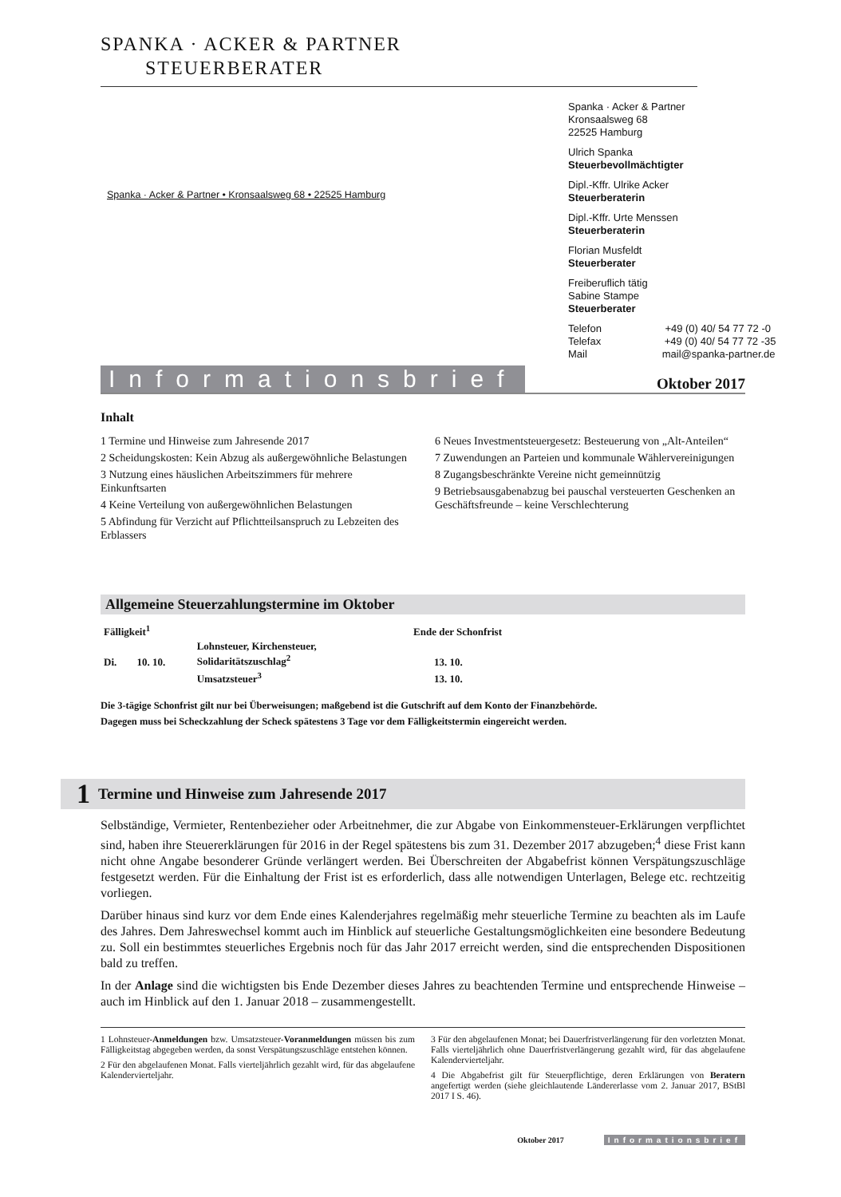SPANKA · ACKER & PARTNER
STEUERBERATER
Spanka · Acker & Partner
Kronsaalsweg 68
22525 Hamburg
Ulrich Spanka
Steuerbevollmächtigter
Dipl.-Kffr. Ulrike Acker
Steuerberaterin
Dipl.-Kffr. Urte Menssen
Steuerberaterin
Florian Musfeldt
Steuerberater
Freiberuflich tätig
Sabine Stampe
Steuerberater
Telefon +49 (0) 40/ 54 77 72 -0
Telefax +49 (0) 40/ 54 77 72 -35
Mail mail@spanka-partner.de
Spanka · Acker & Partner • Kronsaalsweg 68 • 22525 Hamburg
Informationsbrief Oktober 2017
Inhalt
1 Termine und Hinweise zum Jahresende 2017
2 Scheidungskosten: Kein Abzug als außergewöhnliche Belastungen
3 Nutzung eines häuslichen Arbeitszimmers für mehrere Einkunftsarten
4 Keine Verteilung von außergewöhnlichen Belastungen
5 Abfindung für Verzicht auf Pflichtteilsanspruch zu Lebzeiten des Erblassers
6 Neues Investmentsteuergesetz: Besteuerung von „Alt-Anteilen“
7 Zuwendungen an Parteien und kommunale Wählervereinigungen
8 Zugangsbeschränkte Vereine nicht gemeinnützig
9 Betriebsausgabenabzug bei pauschal versteuerten Geschenken an Geschäftsfreunde – keine Verschlechterung
Allgemeine Steuerzahlungstermine im Oktober
| Fälligkeit<sup>1</sup> | | | Ende der Schonfrist |
| --- | --- | --- | --- |
| Di. | 10. 10. | Lohnsteuer, Kirchensteuer, Solidaritätszuschlag<sup>2</sup> | 13. 10. |
| | | Umsatzsteuer<sup>3</sup> | 13. 10. |
Die 3-tägige Schonfrist gilt nur bei Überweisungen; maßgebend ist die Gutschrift auf dem Konto der Finanzbehörde.
Dagegen muss bei Scheckzahlung der Scheck spätestens 3 Tage vor dem Fälligkeitstermin eingereicht werden.
1 Termine und Hinweise zum Jahresende 2017
Selbständige, Vermieter, Rentenbezieher oder Arbeitnehmer, die zur Abgabe von Einkommensteuer-Erklärungen verpflichtet sind, haben ihre Steuererklärungen für 2016 in der Regel spätestens bis zum 31. Dezember 2017 abzugeben;<sup>4</sup> diese Frist kann nicht ohne Angabe besonderer Gründe verlängert werden. Bei Überschreiten der Abgabefrist können Verspätungszuschläge festgesetzt werden. Für die Einhaltung der Frist ist es erforderlich, dass alle notwendigen Unterlagen, Belege etc. rechtzeitig vorliegen.
Darüber hinaus sind kurz vor dem Ende eines Kalenderjahres regelmäßig mehr steuerliche Termine zu beachten als im Laufe des Jahres. Dem Jahreswechsel kommt auch im Hinblick auf steuerliche Gestaltungsmöglichkeiten eine besondere Bedeutung zu. Soll ein bestimmtes steuerliches Ergebnis noch für das Jahr 2017 erreicht werden, sind die entsprechenden Dispositionen bald zu treffen.
In der Anlage sind die wichtigsten bis Ende Dezember dieses Jahres zu beachtenden Termine und entsprechende Hinweise – auch im Hinblick auf den 1. Januar 2018 – zusammengestellt.
1 Lohnsteuer-Anmeldungen bzw. Umsatzsteuer-Voranmeldungen müssen bis zum Fälligkeitstag abgegeben werden, da sonst Verspätungszuschläge entstehen können.
2 Für den abgelaufenen Monat. Falls vierteljährlich gezahlt wird, für das abgelaufene Kalendervierteljahr.
3 Für den abgelaufenen Monat; bei Dauerfristverlängerung für den vorletzten Monat. Falls vierteljährlich ohne Dauerfristverlängerung gezahlt wird, für das abgelaufene Kalendervierteljahr.
4 Die Abgabefrist gilt für Steuerpflichtige, deren Erklärungen von Beratern angefertigt werden (siehe gleichlautende Ländererlasse vom 2. Januar 2017, BStBl 2017 I S. 46).
Oktober 2017 Informationsbrief